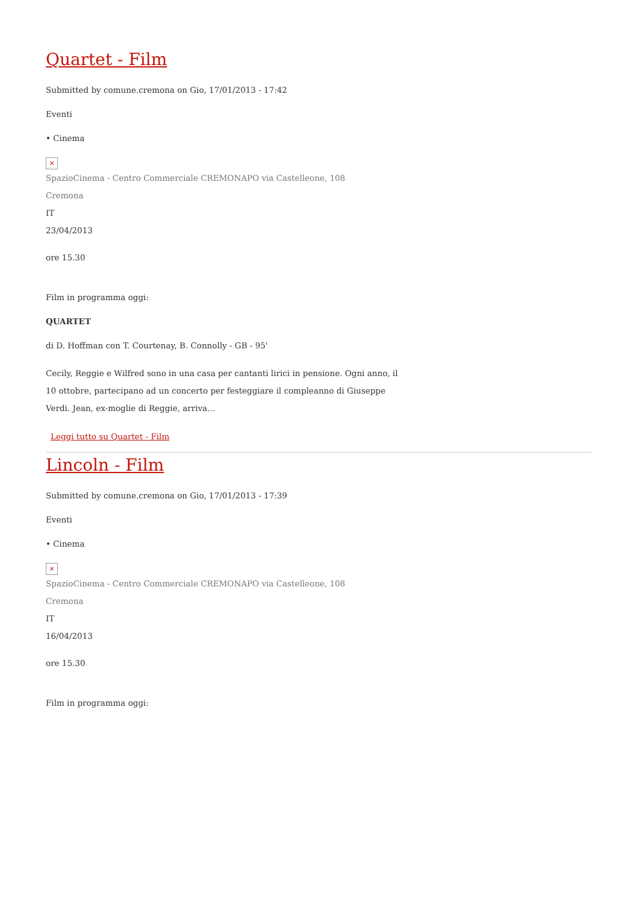Quartet - Film
Submitted by comune.cremona on Gio, 17/01/2013 - 17:42
Eventi
• Cinema
×
SpazioCinema - Centro Commerciale CREMONAPO via Castelleone, 108
Cremona
IT
23/04/2013
ore 15.30
Film in programma oggi:
QUARTET
di D. Hoffman con T. Courtenay, B. Connolly - GB - 95'
Cecily, Reggie e Wilfred sono in una casa per cantanti lirici in pensione. Ogni anno, il 10 ottobre, partecipano ad un concerto per festeggiare il compleanno di Giuseppe Verdi. Jean, ex-moglie di Reggie, arriva...
Leggi tutto su Quartet - Film
Lincoln - Film
Submitted by comune.cremona on Gio, 17/01/2013 - 17:39
Eventi
• Cinema
×
SpazioCinema - Centro Commerciale CREMONAPO via Castelleone, 108
Cremona
IT
16/04/2013
ore 15.30
Film in programma oggi: